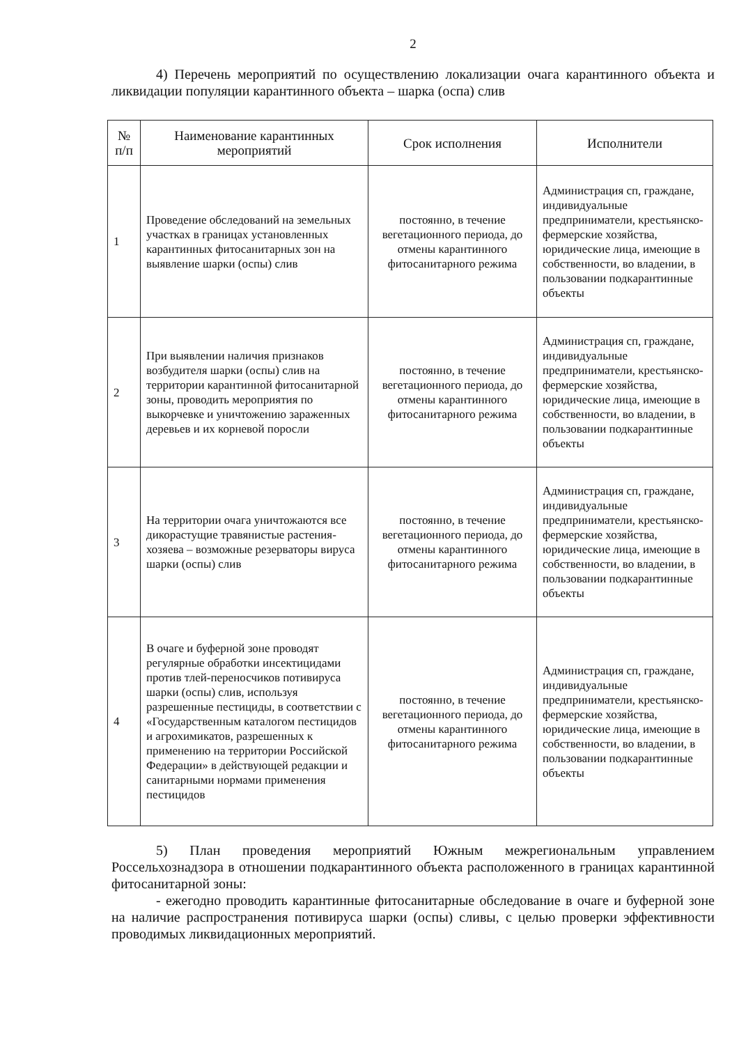2
4) Перечень мероприятий по осуществлению локализации очага карантинного объекта и ликвидации популяции карантинного объекта – шарка (оспа) слив
| № п/п | Наименование карантинных мероприятий | Срок исполнения | Исполнители |
| --- | --- | --- | --- |
| 1 | Проведение обследований на земельных участках в границах установленных карантинных фитосанитарных зон на выявление шарки (оспы) слив | постоянно, в течение вегетационного периода, до отмены карантинного фитосанитарного режима | Администрация сп, граждане, индивидуальные предприниматели, крестьянско-фермерские хозяйства, юридические лица, имеющие в собственности, во владении, в пользовании подкарантинные объекты |
| 2 | При выявлении наличия признаков возбудителя шарки (оспы) слив на территории карантинной фитосанитарной зоны, проводить мероприятия по выкорчевке и уничтожению зараженных деревьев и их корневой поросли | постоянно, в течение вегетационного периода, до отмены карантинного фитосанитарного режима | Администрация сп, граждане, индивидуальные предприниматели, крестьянско-фермерские хозяйства, юридические лица, имеющие в собственности, во владении, в пользовании подкарантинные объекты |
| 3 | На территории очага уничтожаются все дикорастущие травянистые растения-хозяева – возможные резерваторы вируса шарки (оспы) слив | постоянно, в течение вегетационного периода, до отмены карантинного фитосанитарного режима | Администрация сп, граждане, индивидуальные предприниматели, крестьянско-фермерские хозяйства, юридические лица, имеющие в собственности, во владении, в пользовании подкарантинные объекты |
| 4 | В очаге и буферной зоне проводят регулярные обработки инсектицидами против тлей-переносчиков потивируса шарки (оспы) слив, используя разрешенные пестициды, в соответствии с «Государственным каталогом пестицидов и агрохимикатов, разрешенных к применению на территории Российской Федерации» в действующей редакции и санитарными нормами применения пестицидов | постоянно, в течение вегетационного периода, до отмены карантинного фитосанитарного режима | Администрация сп, граждане, индивидуальные предприниматели, крестьянско-фермерские хозяйства, юридические лица, имеющие в собственности, во владении, в пользовании подкарантинные объекты |
5) План проведения мероприятий Южным межрегиональным управлением Россельхознадзора в отношении подкарантинного объекта расположенного в границах карантинной фитосанитарной зоны:
- ежегодно проводить карантинные фитосанитарные обследование в очаге и буферной зоне на наличие распространения потивируса шарки (оспы) сливы, с целью проверки эффективности проводимых ликвидационных мероприятий.